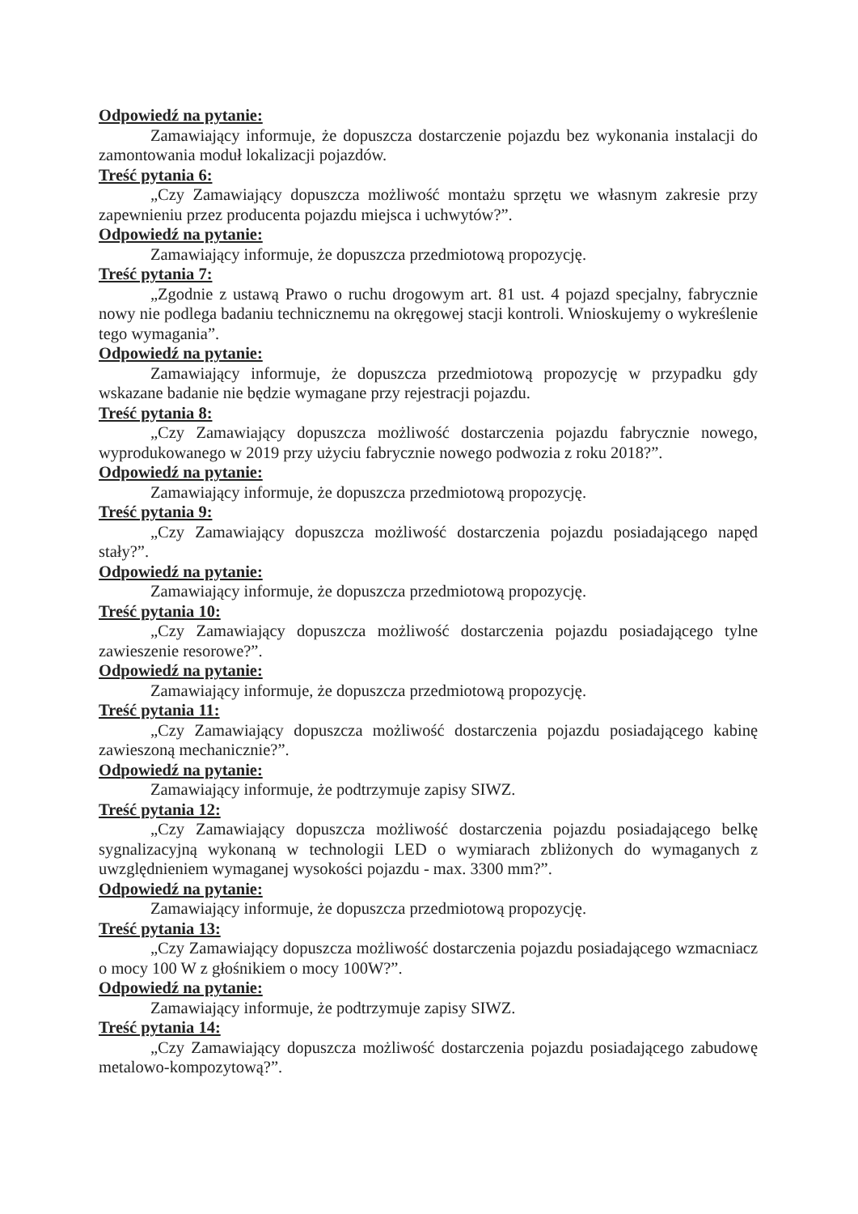Odpowiedź na pytanie:
Zamawiający informuje, że dopuszcza dostarczenie pojazdu bez wykonania instalacji do zamontowania moduł lokalizacji pojazdów.
Treść pytania 6:
„Czy Zamawiający dopuszcza możliwość montażu sprzętu we własnym zakresie przy zapewnieniu przez producenta pojazdu miejsca i uchwytów?”.
Odpowiedź na pytanie:
Zamawiający informuje, że dopuszcza przedmiotową propozycję.
Treść pytania 7:
„Zgodnie z ustawą Prawo o ruchu drogowym art. 81 ust. 4 pojazd specjalny, fabrycznie nowy nie podlega badaniu technicznemu na okręgowej stacji kontroli. Wnioskujemy o wykreślenie tego wymagania”.
Odpowiedź na pytanie:
Zamawiający informuje, że dopuszcza przedmiotową propozycję w przypadku gdy wskazane badanie nie będzie wymagane przy rejestracji pojazdu.
Treść pytania 8:
„Czy Zamawiający dopuszcza możliwość dostarczenia pojazdu fabrycznie nowego, wyprodukowanego w 2019 przy użyciu fabrycznie nowego podwozia z roku 2018?”.
Odpowiedź na pytanie:
Zamawiający informuje, że dopuszcza przedmiotową propozycję.
Treść pytania 9:
„Czy Zamawiający dopuszcza możliwość dostarczenia pojazdu posiadającego napęd stały?”.
Odpowiedź na pytanie:
Zamawiający informuje, że dopuszcza przedmiotową propozycję.
Treść pytania 10:
„Czy Zamawiający dopuszcza możliwość dostarczenia pojazdu posiadającego tylne zawieszenie resorowe?”.
Odpowiedź na pytanie:
Zamawiający informuje, że dopuszcza przedmiotową propozycję.
Treść pytania 11:
„Czy Zamawiający dopuszcza możliwość dostarczenia pojazdu posiadającego kabinę zawieszoną mechanicznie?”.
Odpowiedź na pytanie:
Zamawiający informuje, że podtrzymuje zapisy SIWZ.
Treść pytania 12:
„Czy Zamawiający dopuszcza możliwość dostarczenia pojazdu posiadającego belkę sygnalizacyjną wykonaną w technologii LED o wymiarach zbliżonych do wymaganych z uwzględnieniem wymaganej wysokości pojazdu - max. 3300 mm?”.
Odpowiedź na pytanie:
Zamawiający informuje, że dopuszcza przedmiotową propozycję.
Treść pytania 13:
„Czy Zamawiający dopuszcza możliwość dostarczenia pojazdu posiadającego wzmacniacz o mocy 100 W z głośnikiem o mocy 100W?”.
Odpowiedź na pytanie:
Zamawiający informuje, że podtrzymuje zapisy SIWZ.
Treść pytania 14:
„Czy Zamawiający dopuszcza możliwość dostarczenia pojazdu posiadającego zabudowę metalowo-kompozytową?”.